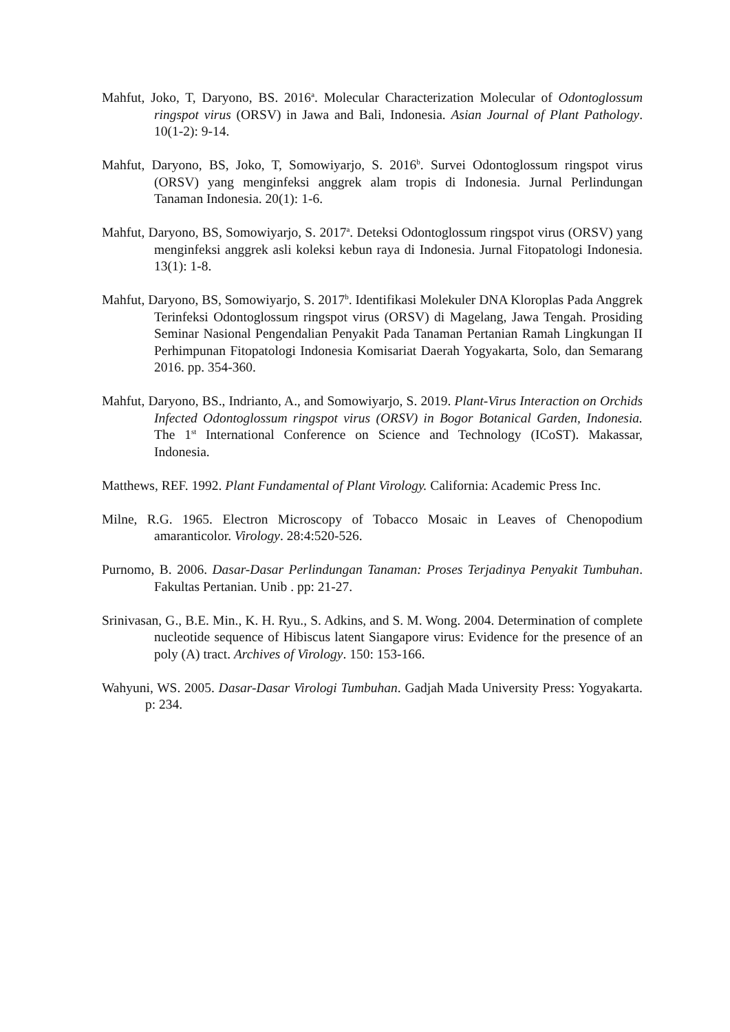Mahfut, Joko, T, Daryono, BS. 2016<sup>a</sup>. Molecular Characterization Molecular of Odontoglossum ringspot virus (ORSV) in Jawa and Bali, Indonesia. Asian Journal of Plant Pathology. 10(1-2): 9-14.
Mahfut, Daryono, BS, Joko, T, Somowiyarjo, S. 2016<sup>b</sup>. Survei Odontoglossum ringspot virus (ORSV) yang menginfeksi anggrek alam tropis di Indonesia. Jurnal Perlindungan Tanaman Indonesia. 20(1): 1-6.
Mahfut, Daryono, BS, Somowiyarjo, S. 2017<sup>a</sup>. Deteksi Odontoglossum ringspot virus (ORSV) yang menginfeksi anggrek asli koleksi kebun raya di Indonesia. Jurnal Fitopatologi Indonesia. 13(1): 1-8.
Mahfut, Daryono, BS, Somowiyarjo, S. 2017<sup>b</sup>. Identifikasi Molekuler DNA Kloroplas Pada Anggrek Terinfeksi Odontoglossum ringspot virus (ORSV) di Magelang, Jawa Tengah. Prosiding Seminar Nasional Pengendalian Penyakit Pada Tanaman Pertanian Ramah Lingkungan II Perhimpunan Fitopatologi Indonesia Komisariat Daerah Yogyakarta, Solo, dan Semarang 2016. pp. 354-360.
Mahfut, Daryono, BS., Indrianto, A., and Somowiyarjo, S. 2019. Plant-Virus Interaction on Orchids Infected Odontoglossum ringspot virus (ORSV) in Bogor Botanical Garden, Indonesia. The 1<sup>st</sup> International Conference on Science and Technology (ICoST). Makassar, Indonesia.
Matthews, REF. 1992. Plant Fundamental of Plant Virology. California: Academic Press Inc.
Milne, R.G. 1965. Electron Microscopy of Tobacco Mosaic in Leaves of Chenopodium amaranticolor. Virology. 28:4:520-526.
Purnomo, B. 2006. Dasar-Dasar Perlindungan Tanaman: Proses Terjadinya Penyakit Tumbuhan. Fakultas Pertanian. Unib . pp: 21-27.
Srinivasan, G., B.E. Min., K. H. Ryu., S. Adkins, and S. M. Wong. 2004. Determination of complete nucleotide sequence of Hibiscus latent Siangapore virus: Evidence for the presence of an poly (A) tract. Archives of Virology. 150: 153-166.
Wahyuni, WS. 2005. Dasar-Dasar Virologi Tumbuhan. Gadjah Mada University Press: Yogyakarta. p: 234.